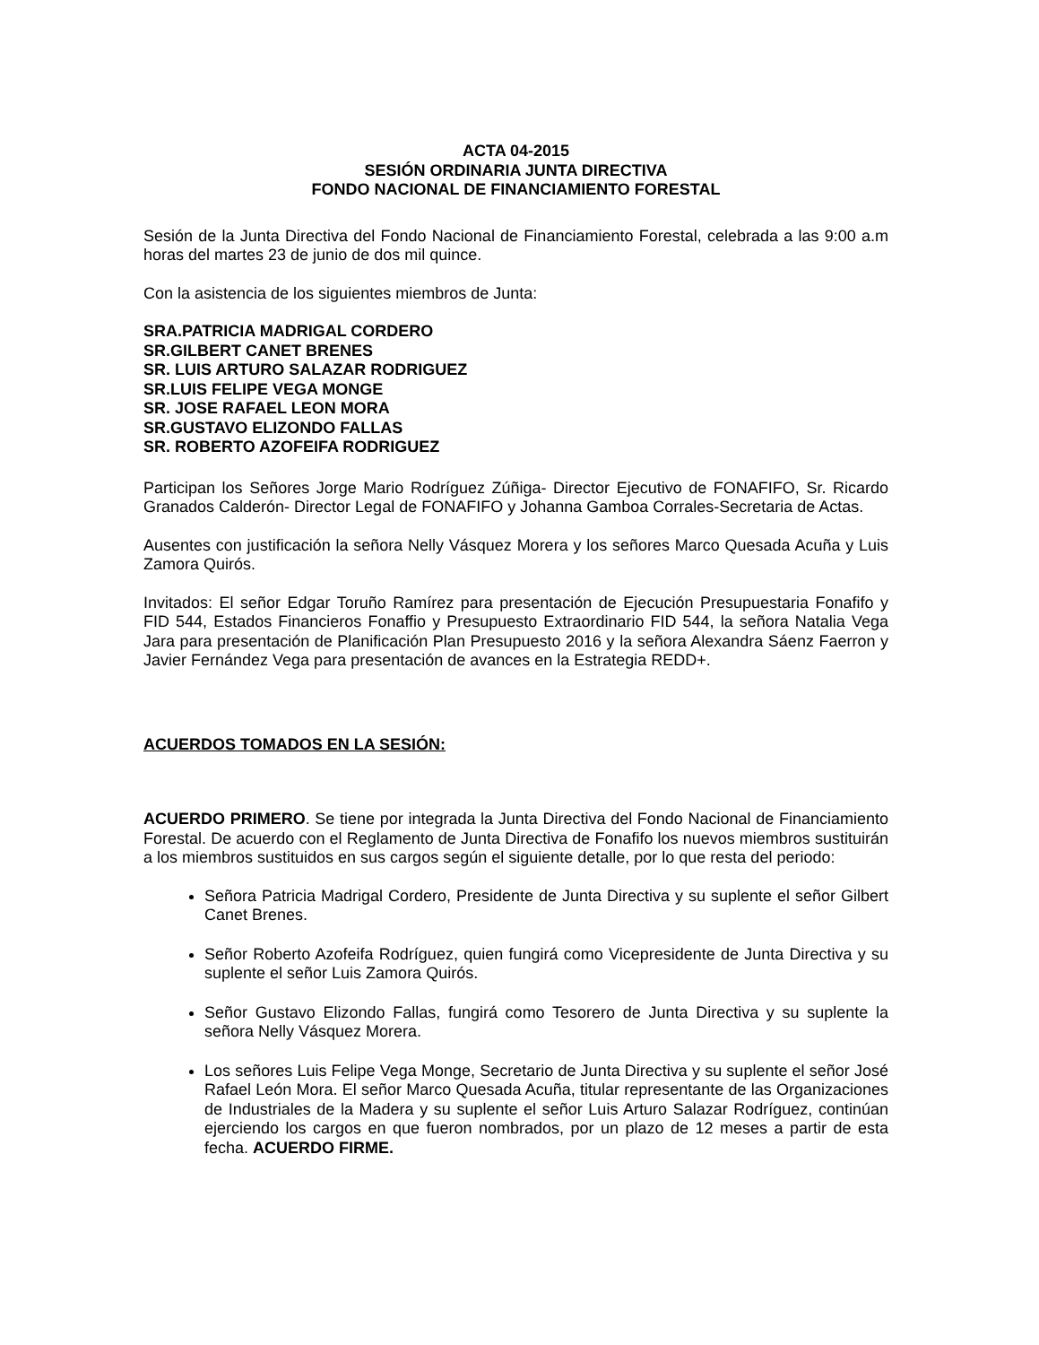ACTA 04-2015
SESIÓN ORDINARIA JUNTA DIRECTIVA
FONDO NACIONAL DE FINANCIAMIENTO FORESTAL
Sesión de la Junta Directiva del Fondo Nacional de Financiamiento Forestal, celebrada a las 9:00 a.m horas del martes 23 de junio de dos mil quince.
Con la asistencia de los siguientes miembros de Junta:
SRA.PATRICIA MADRIGAL CORDERO
SR.GILBERT CANET BRENES
SR. LUIS ARTURO SALAZAR RODRIGUEZ
SR.LUIS FELIPE VEGA MONGE
SR. JOSE RAFAEL LEON MORA
SR.GUSTAVO ELIZONDO FALLAS
SR. ROBERTO AZOFEIFA RODRIGUEZ
Participan los Señores Jorge Mario Rodríguez Zúñiga- Director Ejecutivo de FONAFIFO, Sr. Ricardo Granados Calderón- Director Legal de FONAFIFO y Johanna Gamboa Corrales-Secretaria de Actas.
Ausentes con justificación la señora Nelly Vásquez Morera y los señores Marco Quesada Acuña y Luis Zamora Quirós.
Invitados: El señor Edgar Toruño Ramírez para presentación de Ejecución Presupuestaria Fonafifo y FID 544, Estados Financieros Fonaffio y Presupuesto Extraordinario FID 544, la señora Natalia Vega Jara para presentación de Planificación Plan Presupuesto 2016 y la señora Alexandra Sáenz Faerron y Javier Fernández Vega para presentación de avances en la Estrategia REDD+.
ACUERDOS TOMADOS EN LA SESIÓN:
ACUERDO PRIMERO. Se tiene por integrada la Junta Directiva del Fondo Nacional de Financiamiento Forestal. De acuerdo con el Reglamento de Junta Directiva de Fonafifo los nuevos miembros sustituirán a los miembros sustituidos en sus cargos según el siguiente detalle, por lo que resta del periodo:
Señora Patricia Madrigal Cordero, Presidente de Junta Directiva y su suplente el señor Gilbert Canet Brenes.
Señor Roberto Azofeifa Rodríguez, quien fungirá como Vicepresidente de Junta Directiva y su suplente el señor Luis Zamora Quirós.
Señor Gustavo Elizondo Fallas, fungirá como Tesorero de Junta Directiva y su suplente la señora Nelly Vásquez Morera.
Los señores Luis Felipe Vega Monge, Secretario de Junta Directiva y su suplente el señor José Rafael León Mora. El señor Marco Quesada Acuña, titular representante de las Organizaciones de Industriales de la Madera y su suplente el señor Luis Arturo Salazar Rodríguez, continúan ejerciendo los cargos en que fueron nombrados, por un plazo de 12 meses a partir de esta fecha. ACUERDO FIRME.